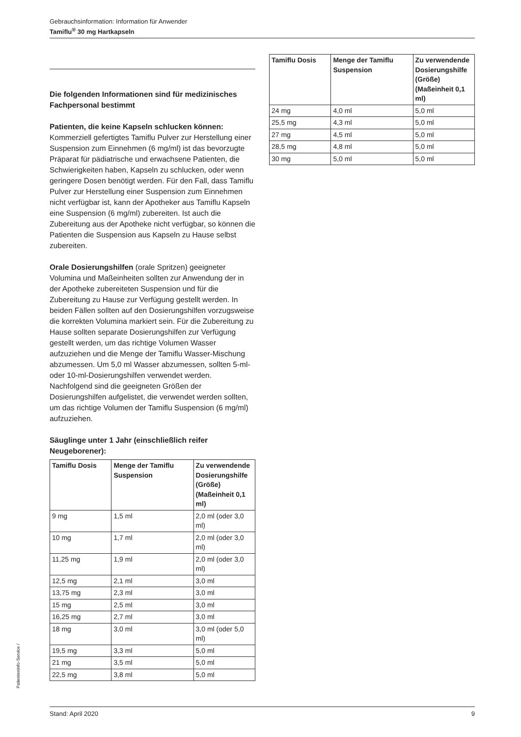Gebrauchsinformation: Information für Anwender
Tamiflu<sup>®</sup> 30 mg Hartkapseln
Die folgenden Informationen sind für medizinisches Fachpersonal bestimmt
Patienten, die keine Kapseln schlucken können:
Kommerziell gefertigtes Tamiflu Pulver zur Herstellung einer Suspension zum Einnehmen (6 mg/ml) ist das bevorzugte Präparat für pädiatrische und erwachsene Patienten, die Schwierigkeiten haben, Kapseln zu schlucken, oder wenn geringere Dosen benötigt werden. Für den Fall, dass Tamiflu Pulver zur Herstellung einer Suspension zum Einnehmen nicht verfügbar ist, kann der Apotheker aus Tamiflu Kapseln eine Suspension (6 mg/ml) zubereiten. Ist auch die Zubereitung aus der Apotheke nicht verfügbar, so können die Patienten die Suspension aus Kapseln zu Hause selbst zubereiten.
Orale Dosierungshilfen (orale Spritzen) geeigneter Volumina und Maßeinheiten sollten zur Anwendung der in der Apotheke zubereiteten Suspension und für die Zubereitung zu Hause zur Verfügung gestellt werden. In beiden Fällen sollten auf den Dosierungshilfen vorzugsweise die korrekten Volumina markiert sein. Für die Zubereitung zu Hause sollten separate Dosierungshilfen zur Verfügung gestellt werden, um das richtige Volumen Wasser aufzuziehen und die Menge der Tamiflu Wasser-Mischung abzumessen. Um 5,0 ml Wasser abzumessen, sollten 5-ml- oder 10-ml-Dosierungshilfen verwendet werden.
Nachfolgend sind die geeigneten Größen der Dosierungshilfen aufgelistet, die verwendet werden sollten, um das richtige Volumen der Tamiflu Suspension (6 mg/ml) aufzuziehen.
Säuglinge unter 1 Jahr (einschließlich reifer Neugeborener):
| Tamiflu Dosis | Menge der Tamiflu Suspension | Zu verwendende Dosierungshilfe (Größe) (Maßeinheit 0,1 ml) |
| --- | --- | --- |
| 9 mg | 1,5 ml | 2,0 ml (oder 3,0 ml) |
| 10 mg | 1,7 ml | 2,0 ml (oder 3,0 ml) |
| 11,25 mg | 1,9 ml | 2,0 ml (oder 3,0 ml) |
| 12,5 mg | 2,1 ml | 3,0 ml |
| 13,75 mg | 2,3 ml | 3,0 ml |
| 15 mg | 2,5 ml | 3,0 ml |
| 16,25 mg | 2,7 ml | 3,0 ml |
| 18 mg | 3,0 ml | 3,0 ml (oder 5,0 ml) |
| 19,5 mg | 3,3 ml | 5,0 ml |
| 21 mg | 3,5 ml | 5,0 ml |
| 22,5 mg | 3,8 ml | 5,0 ml |
| Tamiflu Dosis | Menge der Tamiflu Suspension | Zu verwendende Dosierungshilfe (Größe) (Maßeinheit 0,1 ml) |
| --- | --- | --- |
| 24 mg | 4,0 ml | 5,0 ml |
| 25,5 mg | 4,3 ml | 5,0 ml |
| 27 mg | 4,5 ml | 5,0 ml |
| 28,5 mg | 4,8 ml | 5,0 ml |
| 30 mg | 5,0 ml | 5,0 ml |
PatientenInfo-Service /
Stand: April 2020 9